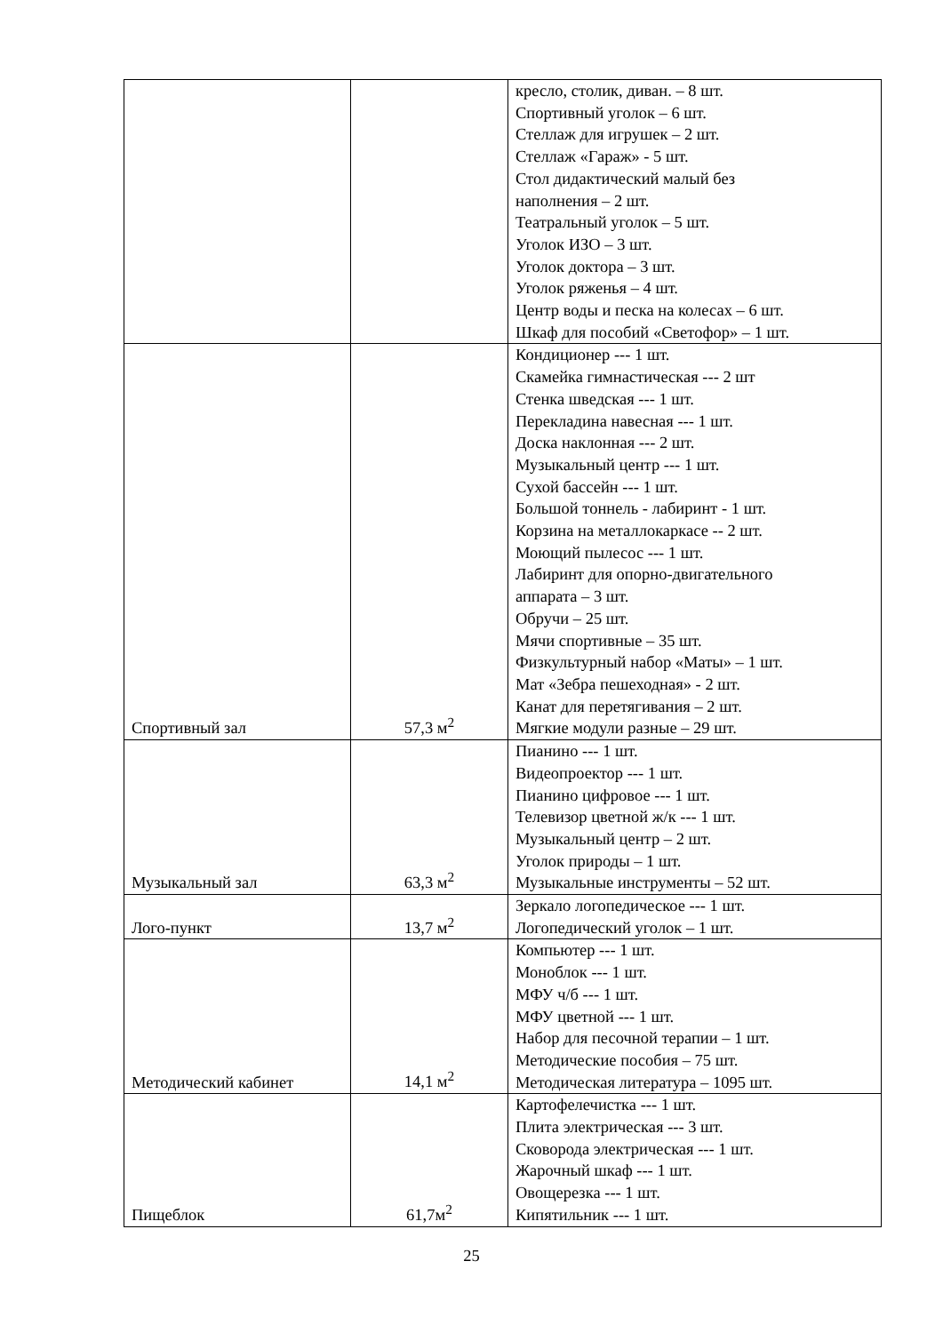| | | кресло, столик, диван. – 8 шт. Спортивный уголок – 6 шт. Стеллаж для игрушек – 2 шт. Стеллаж «Гараж» - 5 шт. Стол дидактический малый без наполнения – 2 шт. Театральный уголок – 5 шт. Уголок ИЗО – 3 шт. Уголок доктора – 3 шт. Уголок ряженья – 4 шт. Центр воды и песка на колесах – 6 шт. Шкаф для пособий «Светофор» – 1 шт. |
| Спортивный зал | 57,3 м<sup>2</sup> | Кондиционер --- 1 шт. Скамейка гимнастическая --- 2 шт Стенка шведская --- 1 шт. Перекладина навесная --- 1 шт. Доска наклонная --- 2 шт. Музыкальный центр --- 1 шт. Сухой бассейн --- 1 шт. Большой тоннель - лабиринт - 1 шт. Корзина на металлокаркасе -- 2 шт. Моющий пылесос --- 1 шт. Лабиринт для опорно-двигательного аппарата – 3 шт. Обручи – 25 шт. Мячи спортивные – 35 шт. Физкультурный набор «Маты» – 1 шт. Мат «Зебра пешеходная» - 2 шт. Канат для перетягивания – 2 шт. Мягкие модули разные – 29 шт. |
| Музыкальный зал | 63,3 м<sup>2</sup> | Пианино --- 1 шт. Видеопроектор --- 1 шт. Пианино цифровое --- 1 шт. Телевизор цветной ж/к --- 1 шт. Музыкальный центр – 2 шт. Уголок природы – 1 шт. Музыкальные инструменты – 52 шт. |
| Лого-пункт | 13,7 м<sup>2</sup> | Зеркало логопедическое --- 1 шт. Логопедический уголок – 1 шт. |
| Методический кабинет | 14,1 м<sup>2</sup> | Компьютер --- 1 шт. Моноблок --- 1 шт. МФУ ч/б --- 1 шт. МФУ цветной --- 1 шт. Набор для песочной терапии – 1 шт. Методические пособия – 75 шт. Методическая литература – 1095 шт. |
| Пищеблок | 61,7м<sup>2</sup> | Картофелечистка --- 1 шт. Плита электрическая --- 3 шт. Сковорода электрическая --- 1 шт. Жарочный шкаф --- 1 шт. Овощерезка --- 1 шт. Кипятильник --- 1 шт. |
25